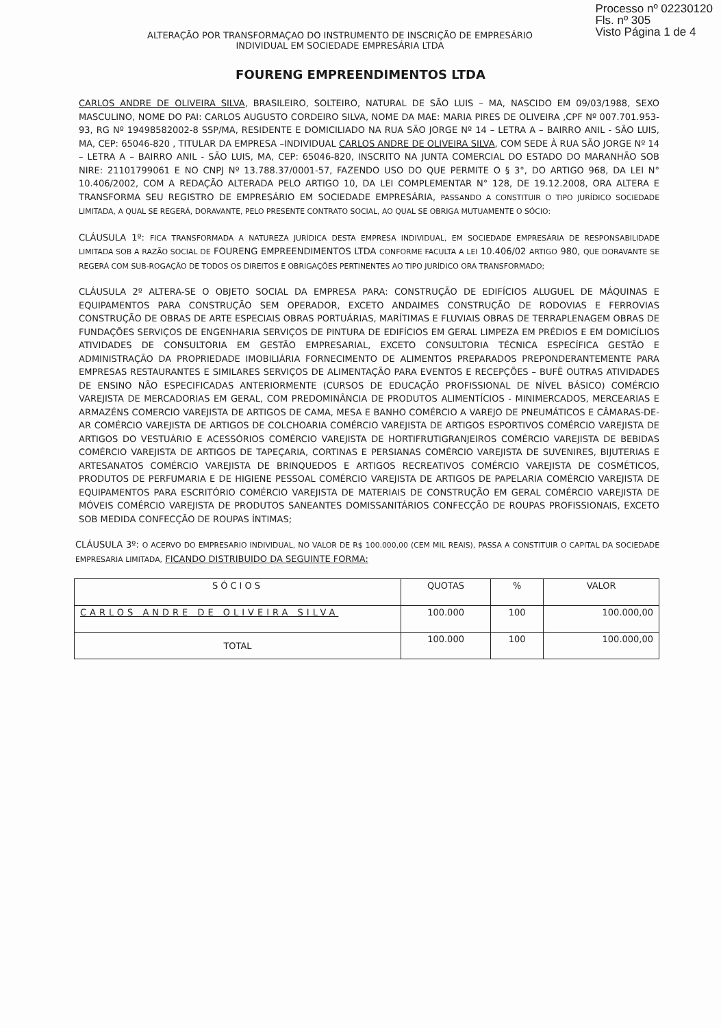Processo nº 02230120
Fls. nº 305
Visto Página 1 de 4
ALTERAÇÃO POR TRANSFORMAÇAO DO INSTRUMENTO DE INSCRIÇÃO DE EMPRESÁRIO
INDIVIDUAL EM SOCIEDADE EMPRESÁRIA LTDA
FOURENG EMPREENDIMENTOS LTDA
CARLOS ANDRE DE OLIVEIRA SILVA, BRASILEIRO, SOLTEIRO, NATURAL DE SÃO LUIS – MA, NASCIDO EM 09/03/1988, SEXO MASCULINO, NOME DO PAI: CARLOS AUGUSTO CORDEIRO SILVA, NOME DA MAE: MARIA PIRES DE OLIVEIRA ,CPF Nº 007.701.953-93, RG Nº 19498582002-8 SSP/MA, RESIDENTE E DOMICILIADO NA RUA SÃO JORGE Nº 14 – LETRA A – BAIRRO ANIL - SÃO LUIS, MA, CEP: 65046-820 , TITULAR DA EMPRESA –INDIVIDUAL CARLOS ANDRE DE OLIVEIRA SILVA, COM SEDE À RUA SÃO JORGE Nº 14 – LETRA A – BAIRRO ANIL - SÃO LUIS, MA, CEP: 65046-820, INSCRITO NA JUNTA COMERCIAL DO ESTADO DO MARANHÃO SOB NIRE: 2110179906­1 E NO CNPJ Nº 13.788.37/0001-57, FAZENDO USO DO QUE PERMITE O § 3°, DO ARTIGO 968, DA LEI N° 10.406/2002, COM A REDAÇÃO ALTERADA PELO ARTIGO 10, DA LEI COMPLEMENTAR N° 128, DE 19.12.2008, ORA ALTERA E TRANSFORMA SEU REGISTRO DE EMPRESÁRIO EM SOCIEDADE EMPRESÁRIA, PASSANDO A CONSTITUIR O TIPO JURÍDICO SOCIEDADE LIMITADA, A QUAL SE REGERÁ, DORAVANTE, PELO PRESENTE CONTRATO SOCIAL, AO QUAL SE OBRIGA MUTUAMENTE O SÓCIO:
CLÁUSULA 1º: FICA TRANSFORMADA A NATUREZA JURÍDICA DESTA EMPRESA INDIVIDUAL, EM SOCIEDADE EMPRESÁRIA DE RESPONSABILIDADE LIMITADA SOB A RAZÃO SOCIAL DE FOURENG EMPREENDIMENTOS LTDA CONFORME FACULTA A LEI 10.406/02 ARTIGO 980, QUE DORAVANTE SE REGERÁ COM SUB-ROGAÇÃO DE TODOS OS DIREITOS E OBRIGAÇÕES PERTINENTES AO TIPO JURÍDICO ORA TRANSFORMADO;
CLÁUSULA 2º ALTERA-SE O OBJETO SOCIAL DA EMPRESA PARA: CONSTRUÇÃO DE EDIFÍCIOS ALUGUEL DE MÁQUINAS E EQUIPAMENTOS PARA CONSTRUÇÃO SEM OPERADOR, EXCETO ANDAIMES CONSTRUÇÃO DE RODOVIAS E FERROVIAS CONSTRUÇÃO DE OBRAS DE ARTE ESPECIAIS OBRAS PORTUÁRIAS, MARÍTIMAS E FLUVIAIS OBRAS DE TERRAPLENAGEM OBRAS DE FUNDAÇÕES SERVIÇOS DE ENGENHARIA SERVIÇOS DE PINTURA DE EDIFÍCIOS EM GERAL LIMPEZA EM PRÉDIOS E EM DOMICÍLIOS ATIVIDADES DE CONSULTORIA EM GESTÃO EMPRESARIAL, EXCETO CONSULTORIA TÉCNICA ESPECÍFICA GESTÃO E ADMINISTRAÇÃO DA PROPRIEDADE IMOBILIÁRIA FORNECIMENTO DE ALIMENTOS PREPARADOS PREPONDERANTEMENTE PARA EMPRESAS RESTAURANTES E SIMILARES SERVIÇOS DE ALIMENTAÇÃO PARA EVENTOS E RECEPÇÕES – BUFÊ OUTRAS ATIVIDADES DE ENSINO NÃO ESPECIFICADAS ANTERIORMENTE (CURSOS DE EDUCAÇÃO PROFISSIONAL DE NÍVEL BÁSICO) COMÉRCIO VAREJISTA DE MERCADORIAS EM GERAL, COM PREDOMINÂNCIA DE PRODUTOS ALIMENTÍCIOS - MINIMERCADOS, MERCEARIAS E ARMAZÉNS COMERCIO VAREJISTA DE ARTIGOS DE CAMA, MESA E BANHO COMÉRCIO A VAREJO DE PNEUMÁTICOS E CÂMARAS-DE-AR COMÉRCIO VAREJISTA DE ARTIGOS DE COLCHOARIA COMÉRCIO VAREJISTA DE ARTIGOS ESPORTIVOS COMÉRCIO VAREJISTA DE ARTIGOS DO VESTUÁRIO E ACESSÓRIOS COMÉRCIO VAREJISTA DE HORTIFRUTIGRANJEIROS COMÉRCIO VAREJISTA DE BEBIDAS COMÉRCIO VAREJISTA DE ARTIGOS DE TAPEÇARIA, CORTINAS E PERSIANAS COMÉRCIO VAREJISTA DE SUVENIRES, BIJUTERIAS E ARTESANATOS COMÉRCIO VAREJISTA DE BRINQUEDOS E ARTIGOS RECREATIVOS COMÉRCIO VAREJISTA DE COSMÉTICOS, PRODUTOS DE PERFUMARIA E DE HIGIENE PESSOAL COMÉRCIO VAREJISTA DE ARTIGOS DE PAPELARIA COMÉRCIO VAREJISTA DE EQUIPAMENTOS PARA ESCRITÓRIO COMÉRCIO VAREJISTA DE MATERIAIS DE CONSTRUÇÃO EM GERAL COMÉRCIO VAREJISTA DE MÓVEIS COMÉRCIO VAREJISTA DE PRODUTOS SANEANTES DOMISSANITÁRIOS CONFECÇÃO DE ROUPAS PROFISSIONAIS, EXCETO SOB MEDIDA CONFECÇÃO DE ROUPAS ÍNTIMAS;
CLÁUSULA 3º: O ACERVO DO EMPRESARIO INDIVIDUAL, NO VALOR DE R$ 100.000,00 (CEM MIL REAIS), PASSA A CONSTITUIR O CAPITAL DA SOCIEDADE EMPRESARIA LIMITADA, FICANDO DISTRIBUIDO DA SEGUINTE FORMA:
| SÓCIOS | QUOTAS | % | VALOR |
| --- | --- | --- | --- |
| CARLOS ANDRE DE OLIVEIRA SILVA | 100.000 | 100 | 100.000,00 |
| TOTAL | 100.000 | 100 | 100.000,00 |